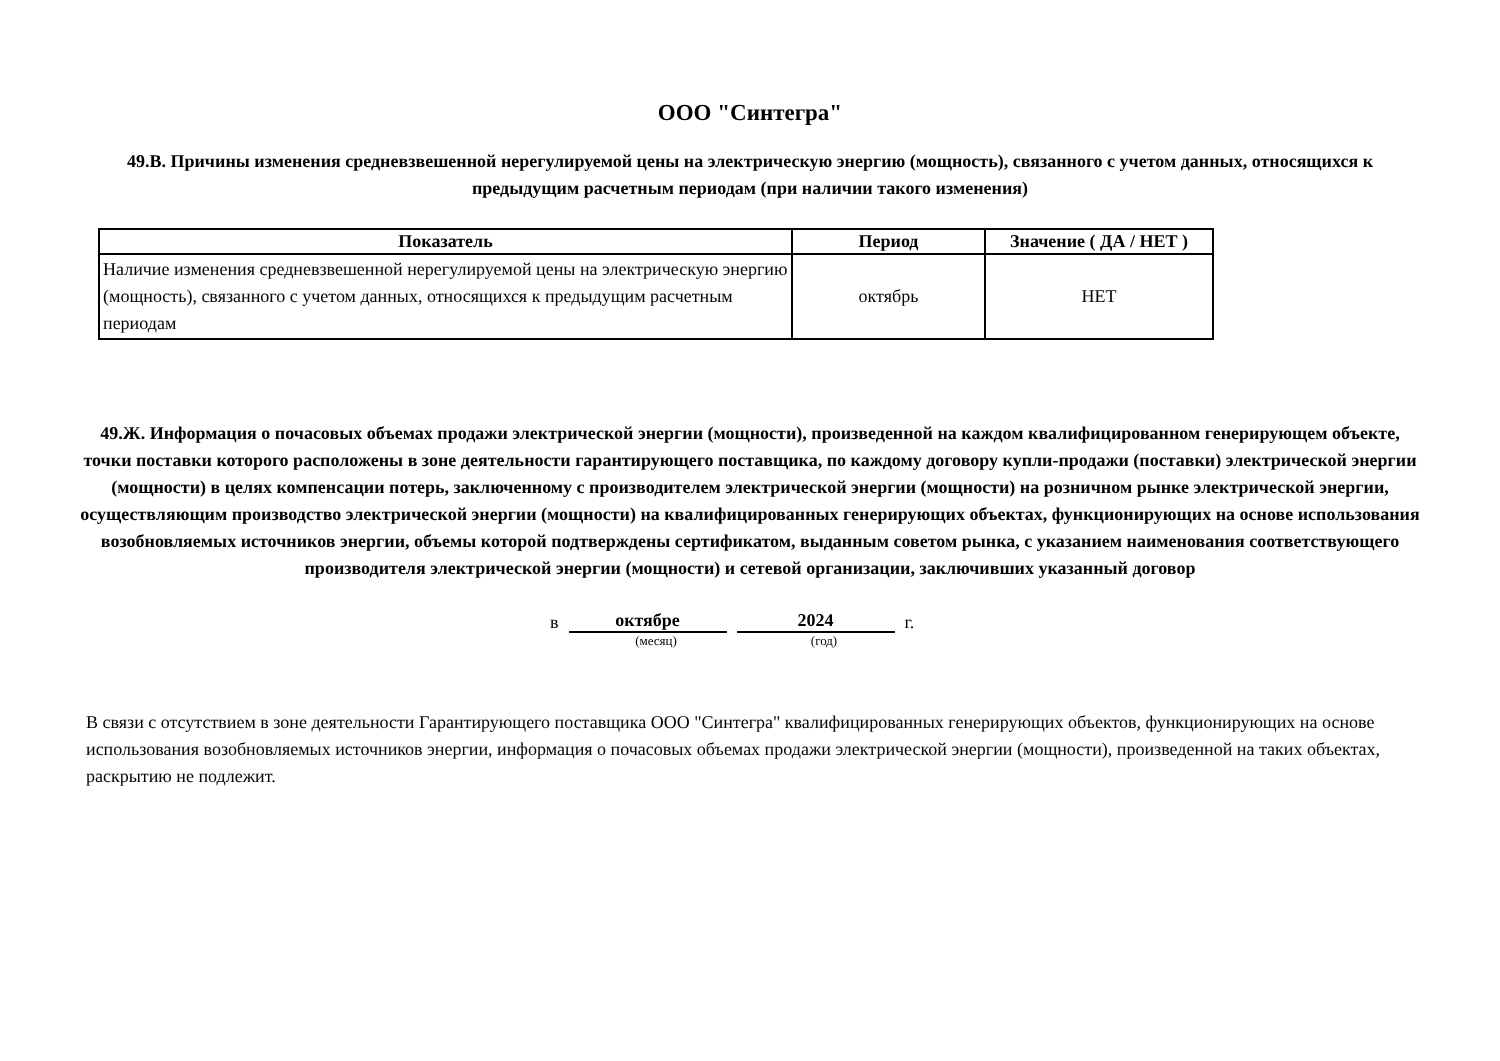ООО "Синтегра"
49.В. Причины изменения средневзвешенной нерегулируемой цены на электрическую энергию (мощность), связанного с учетом данных, относящихся к предыдущим расчетным периодам (при наличии такого изменения)
| Показатель | Период | Значение ( ДА / НЕТ ) |
| --- | --- | --- |
| Наличие изменения средневзвешенной нерегулируемой цены на электрическую энергию (мощность), связанного с учетом данных, относящихся к предыдущим расчетным периодам | октябрь | НЕТ |
49.Ж. Информация о почасовых объемах продажи электрической энергии (мощности), произведенной на каждом квалифицированном генерирующем объекте, точки поставки которого расположены в зоне деятельности гарантирующего поставщика, по каждому договору купли-продажи (поставки) электрической энергии (мощности) в целях компенсации потерь, заключенному с производителем электрической энергии (мощности) на розничном рынке электрической энергии, осуществляющим производство электрической энергии (мощности) на квалифицированных генерирующих объектах, функционирующих на основе использования возобновляемых источников энергии, объемы которой подтверждены сертификатом, выданным советом рынка, с указанием наименования соответствующего производителя электрической энергии (мощности) и сетевой организации, заключивших указанный договор
в октябре 2024 г.
(месяц) (год)
В связи с отсутствием в зоне деятельности Гарантирующего поставщика ООО "Синтегра" квалифицированных генерирующих объектов, функционирующих на основе использования возобновляемых источников энергии, информация о почасовых объемах продажи электрической энергии (мощности), произведенной на таких объектах, раскрытию не подлежит.